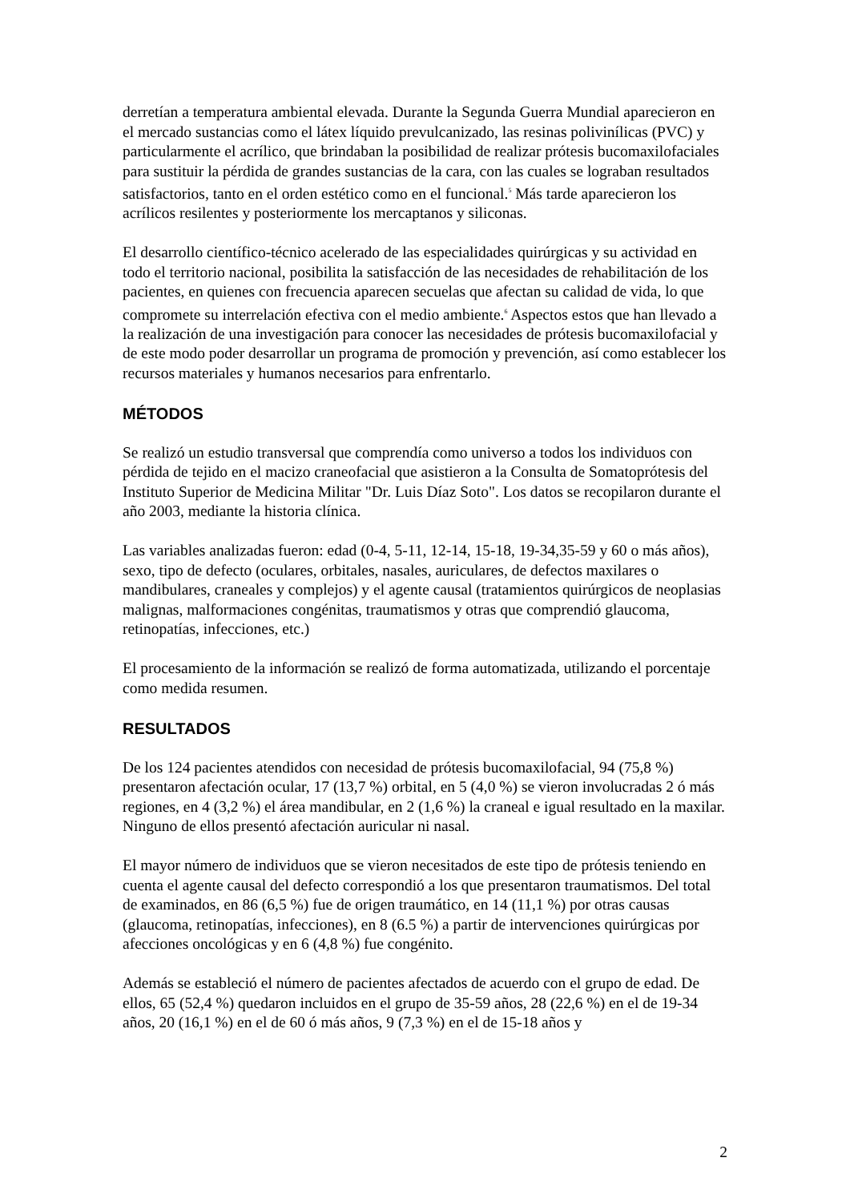derretían a temperatura ambiental elevada. Durante la Segunda Guerra Mundial aparecieron en el mercado sustancias como el látex líquido prevulcanizado, las resinas polivinílicas (PVC) y particularmente el acrílico, que brindaban la posibilidad de realizar prótesis bucomaxilofaciales para sustituir la pérdida de grandes sustancias de la cara, con las cuales se lograban resultados satisfactorios, tanto en el orden estético como en el funcional.<sup>5</sup> Más tarde aparecieron los acrílicos resilentes y posteriormente los mercaptanos y siliconas.
El desarrollo científico-técnico acelerado de las especialidades quirúrgicas y su actividad en todo el territorio nacional, posibilita la satisfacción de las necesidades de rehabilitación de los pacientes, en quienes con frecuencia aparecen secuelas que afectan su calidad de vida, lo que compromete su interrelación efectiva con el medio ambiente.<sup>6</sup> Aspectos estos que han llevado a la realización de una investigación para conocer las necesidades de prótesis bucomaxilofacial y de este modo poder desarrollar un programa de promoción y prevención, así como establecer los recursos materiales y humanos necesarios para enfrentarlo.
MÉTODOS
Se realizó un estudio transversal que comprendía como universo a todos los individuos con pérdida de tejido en el macizo craneofacial que asistieron a la Consulta de Somatoprótesis del Instituto Superior de Medicina Militar "Dr. Luis Díaz Soto". Los datos se recopilaron durante el año 2003, mediante la historia clínica.
Las variables analizadas fueron: edad (0-4, 5-11, 12-14, 15-18, 19-34,35-59 y 60 o más años), sexo, tipo de defecto (oculares, orbitales, nasales, auriculares, de defectos maxilares o mandibulares, craneales y complejos) y el agente causal (tratamientos quirúrgicos de neoplasias malignas, malformaciones congénitas, traumatismos y otras que comprendió glaucoma, retinopatías, infecciones, etc.)
El procesamiento de la información se realizó de forma automatizada, utilizando el porcentaje como medida resumen.
RESULTADOS
De los 124 pacientes atendidos con necesidad de prótesis bucomaxilofacial, 94 (75,8 %) presentaron afectación ocular, 17 (13,7 %) orbital, en 5 (4,0 %) se vieron involucradas 2 ó más regiones, en 4 (3,2 %) el área mandibular, en 2 (1,6 %) la craneal e igual resultado en la maxilar. Ninguno de ellos presentó afectación auricular ni nasal.
El mayor número de individuos que se vieron necesitados de este tipo de prótesis teniendo en cuenta el agente causal del defecto correspondió a los que presentaron traumatismos. Del total de examinados, en 86 (6,5 %) fue de origen traumático, en 14 (11,1 %) por otras causas (glaucoma, retinopatías, infecciones), en 8 (6.5 %) a partir de intervenciones quirúrgicas por afecciones oncológicas y en 6 (4,8 %) fue congénito.
Además se estableció el número de pacientes afectados de acuerdo con el grupo de edad. De ellos, 65 (52,4 %) quedaron incluidos en el grupo de 35-59 años, 28 (22,6 %) en el de 19-34 años, 20 (16,1 %) en el de 60 ó más años, 9 (7,3 %) en el de 15-18 años y
2